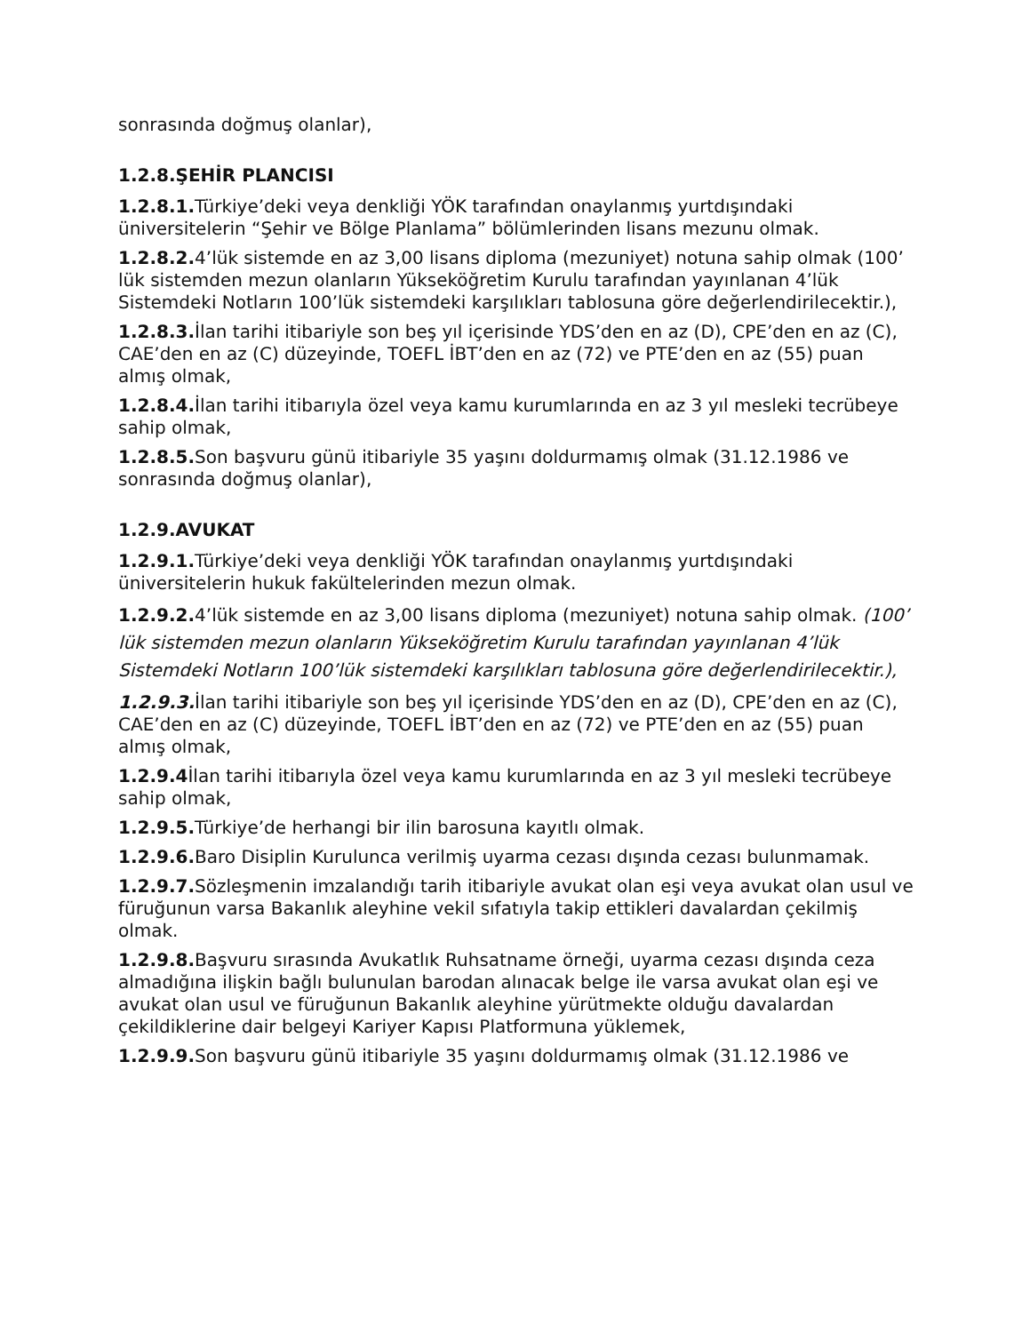sonrasında doğmuş olanlar),
1.2.8.ŞEHİR PLANCISI
1.2.8.1. Türkiye’deki veya denkliği YÖK tarafından onaylanmış yurtdışındaki üniversitelerin “Şehir ve Bölge Planlama” bölümlerinden lisans mezunu olmak.
1.2.8.2. 4’lük sistemde en az 3,00 lisans diploma (mezuniyet) notuna sahip olmak (100’ lük sistemden mezun olanların Yükseköğretim Kurulu tarafından yayınlanan 4’lük Sistemdeki Notların 100’lük sistemdeki karşılıkları tablosuna göre değerlendirilecektir.),
1.2.8.3. İlan tarihi itibariyle son beş yıl içerisinde YDS’den en az (D), CPE’den en az (C), CAE’den en az (C) düzeyinde, TOEFL İBT’den en az (72) ve PTE’den en az (55) puan almış olmak,
1.2.8.4. İlan tarihi itibarıyla özel veya kamu kurumlarında en az 3 yıl mesleki tecrübeye sahip olmak,
1.2.8.5. Son başvuru günü itibariyle 35 yaşını doldurmamış olmak (31.12.1986 ve sonrasında doğmuş olanlar),
1.2.9.AVUKAT
1.2.9.1. Türkiye’deki veya denkliği YÖK tarafından onaylanmış yurtdışındaki üniversitelerin hukuk fakültelerinden mezun olmak.
1.2.9.2. 4’lük sistemde en az 3,00 lisans diploma (mezuniyet) notuna sahip olmak. (100’ lük sistemden mezun olanların Yükseköğretim Kurulu tarafından yayınlanan 4’lük Sistemdeki Notların 100’lük sistemdeki karşılıkları tablosuna göre değerlendirilecektir.),
1.2.9.3. İlan tarihi itibariyle son beş yıl içerisinde YDS’den en az (D), CPE’den en az (C), CAE’den en az (C) düzeyinde, TOEFL İBT’den en az (72) ve PTE’den en az (55) puan almış olmak,
1.2.9.4 İlan tarihi itibarıyla özel veya kamu kurumlarında en az 3 yıl mesleki tecrübeye sahip olmak,
1.2.9.5. Türkiye’de herhangi bir ilin barosuna kayıtlı olmak.
1.2.9.6. Baro Disiplin Kurulunca verilmiş uyarma cezası dışında cezası bulunmamak.
1.2.9.7. Sözleşmenin imzalandığı tarih itibariyle avukat olan eşi veya avukat olan usul ve füruğunun varsa Bakanlık aleyhine vekil sıfatıyla takip ettikleri davalardan çekilmiş olmak.
1.2.9.8. Başvuru sırasında Avukatlık Ruhsatname örneği, uyarma cezası dışında ceza almadığına ilişkin bağlı bulunulan barodan alınacak belge ile varsa avukat olan eşi ve avukat olan usul ve füruğunun Bakanlık aleyhine yürütmekte olduğu davalardan çekildiklerine dair belgeyi Kariyer Kapısı Platformuna yüklemek,
1.2.9.9. Son başvuru günü itibariyle 35 yaşını doldurmamış olmak (31.12.1986 ve